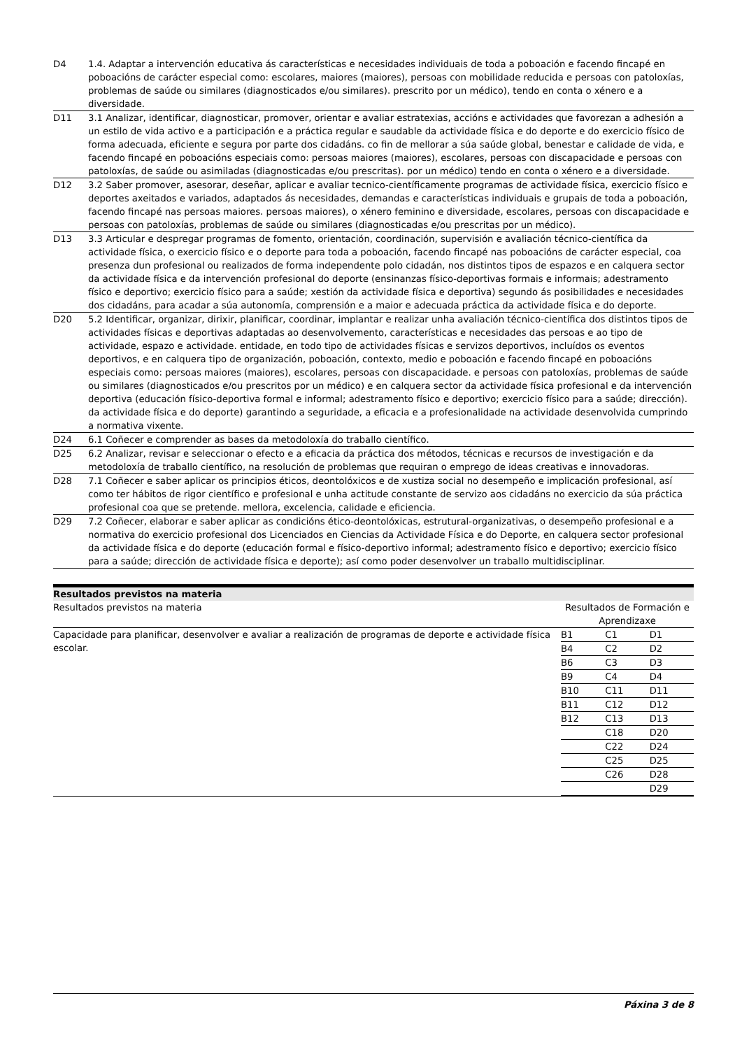| D4 | 1.4. Adaptar a intervención educativa ás características e necesidades individuais de toda a poboación e facendo fincapé en poboacións de carácter especial como: escolares, maiores (maiores), persoas con mobilidade reducida e persoas con patoloxías, problemas de saúde ou similares (diagnosticados e/ou similares). prescrito por un médico), tendo en conta o xénero e a diversidade. |
| D11 | 3.1 Analizar, identificar, diagnosticar, promover, orientar e avaliar estratexias, accións e actividades que favorezan a adhesión a un estilo de vida activo e a participación e a práctica regular e saudable da actividade física e do deporte e do exercicio físico de forma adecuada, eficiente e segura por parte dos cidadáns. co fin de mellorar a súa saúde global, benestar e calidade de vida, e facendo fincapé en poboacións especiais como: persoas maiores (maiores), escolares, persoas con discapacidade e persoas con patoloxías, de saúde ou asimiladas (diagnosticadas e/ou prescritas). por un médico) tendo en conta o xénero e a diversidade. |
| D12 | 3.2 Saber promover, asesorar, deseñar, aplicar e avaliar tecnico-científicamente programas de actividade física, exercicio físico e deportes axeitados e variados, adaptados ás necesidades, demandas e características individuais e grupais de toda a poboación, facendo fincapé nas persoas maiores. persoas maiores), o xénero feminino e diversidade, escolares, persoas con discapacidade e persoas con patoloxías, problemas de saúde ou similares (diagnosticadas e/ou prescritas por un médico). |
| D13 | 3.3 Articular e despregar programas de fomento, orientación, coordinación, supervisión e avaliación técnico-científica da actividade física, o exercicio físico e o deporte para toda a poboación, facendo fincapé nas poboacións de carácter especial, coa presenza dun profesional ou realizados de forma independente polo cidadán, nos distintos tipos de espazos e en calquera sector da actividade física e da intervención profesional do deporte (ensinanzas físico-deportivas formais e informais; adestramento físico e deportivo; exercicio físico para a saúde; xestión da actividade física e deportiva) segundo ás posibilidades e necesidades dos cidadáns, para acadar a súa autonomía, comprensión e a maior e adecuada práctica da actividade física e do deporte. |
| D20 | 5.2 Identificar, organizar, dirixir, planificar, coordinar, implantar e realizar unha avaliación técnico-científica dos distintos tipos de actividades físicas e deportivas adaptadas ao desenvolvemento, características e necesidades das persoas e ao tipo de actividade, espazo e actividade. entidade, en todo tipo de actividades físicas e servizos deportivos, incluídos os eventos deportivos, e en calquera tipo de organización, poboación, contexto, medio e poboación e facendo fincapé en poboacións especiais como: persoas maiores (maiores), escolares, persoas con discapacidade. e persoas con patoloxías, problemas de saúde ou similares (diagnosticados e/ou prescritos por un médico) e en calquera sector da actividade física profesional e da intervención deportiva (educación físico-deportiva formal e informal; adestramento físico e deportivo; exercicio físico para a saúde; dirección). da actividade física e do deporte) garantindo a seguridade, a eficacia e a profesionalidade na actividade desenvolvida cumprindo a normativa vixente. |
| D24 | 6.1 Coñecer e comprender as bases da metodoloxía do traballo científico. |
| D25 | 6.2 Analizar, revisar e seleccionar o efecto e a eficacia da práctica dos métodos, técnicas e recursos de investigación e da metodoloxía de traballo científico, na resolución de problemas que requiran o emprego de ideas creativas e innovadoras. |
| D28 | 7.1 Coñecer e saber aplicar os principios éticos, deontolóxicos e de xustiza social no desempeño e implicación profesional, así como ter hábitos de rigor científico e profesional e unha actitude constante de servizo aos cidadáns no exercicio da súa práctica profesional coa que se pretende. mellora, excelencia, calidade e eficiencia. |
| D29 | 7.2 Coñecer, elaborar e saber aplicar as condicións ético-deontolóxicas, estrutural-organizativas, o desempeño profesional e a normativa do exercicio profesional dos Licenciados en Ciencias da Actividade Física e do Deporte, en calquera sector profesional da actividade física e do deporte (educación formal e físico-deportivo informal; adestramento físico e deportivo; exercicio físico para a saúde; dirección de actividade física e deporte); así como poder desenvolver un traballo multidisciplinar. |
Resultados previstos na materia
| Resultados previstos na materia | Resultados de Formación e Aprendizaxe |
| --- | --- |
| Capacidade para planificar, desenvolver e avaliar a realización de programas de deporte e actividade física escolar. | / B1 / C1 / D1 / / B4 / C2 / D2 / / B6 / C3 / D3 / / B9 / C4 / D4 / / B10 / C11 / D11 / / B11 / C12 / D12 / / B12 / C13 / D13 / / / C18 / D20 / / / C22 / D24 / / / C25 / D25 / / / C26 / D28 / / / / D29 / |
Páxina 3 de 8